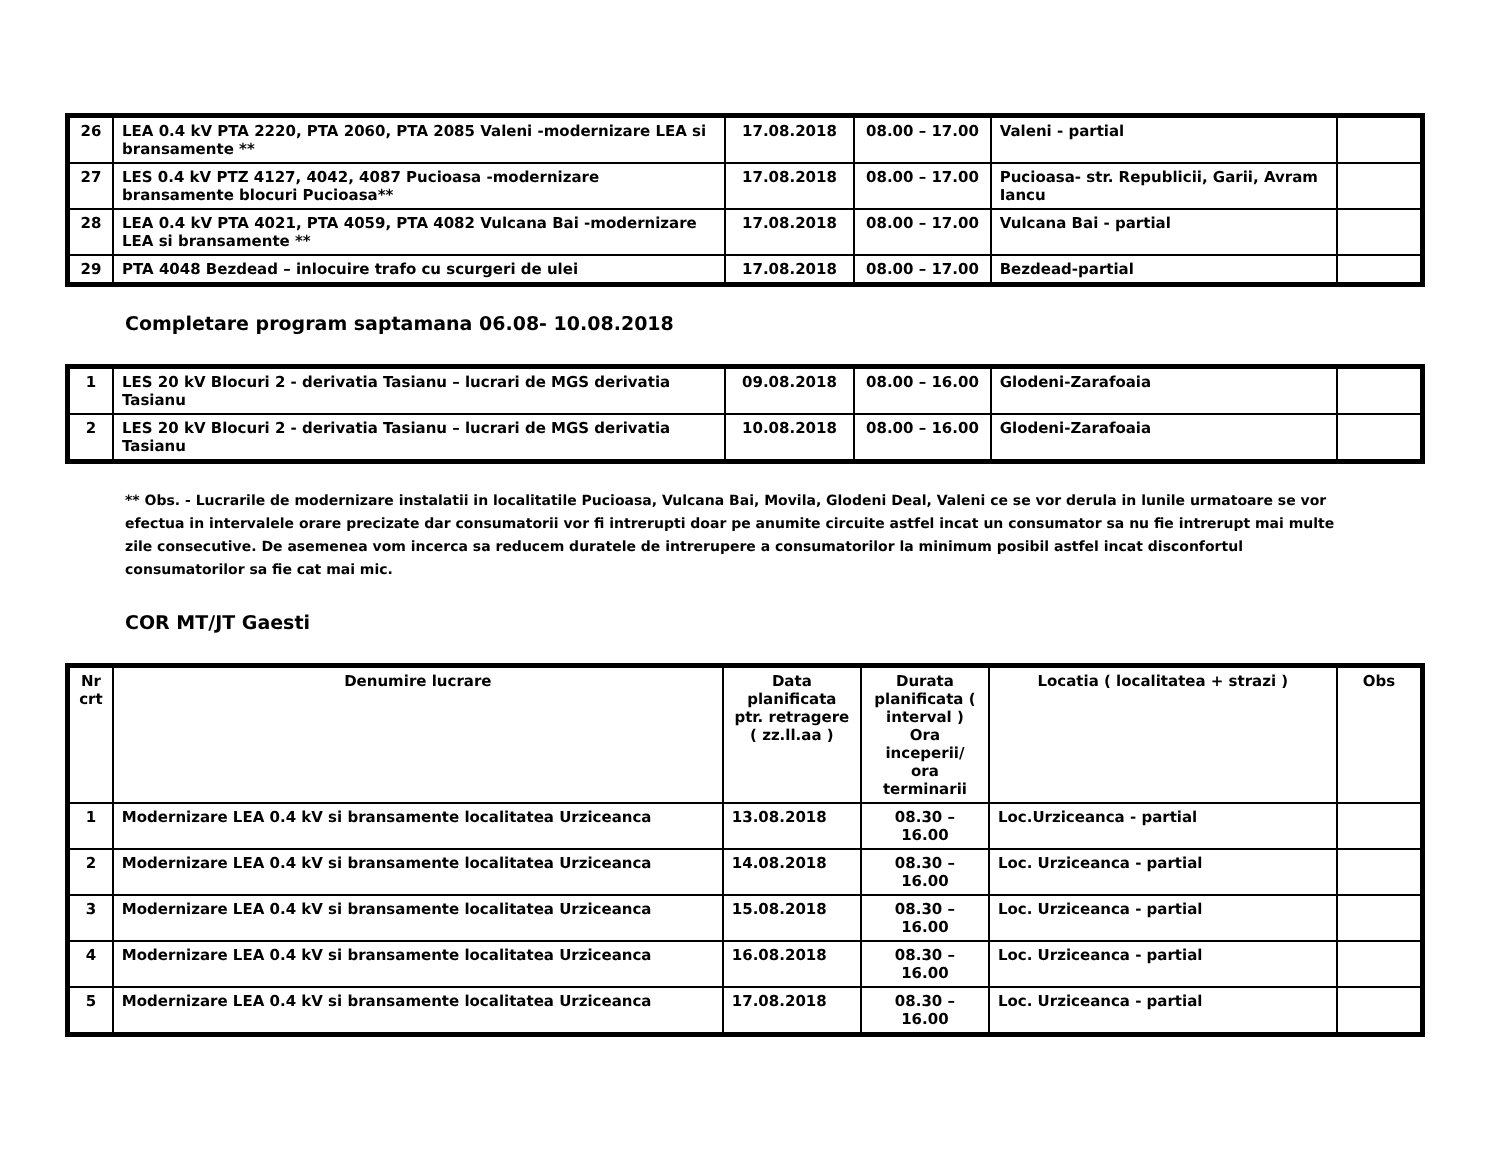| 26 | LEA 0.4 kV PTA 2220, PTA 2060, PTA 2085 Valeni -modernizare LEA si bransamente ** | 17.08.2018 | 08.00 – 17.00 | Valeni - partial | |
| 27 | LES 0.4 kV PTZ 4127, 4042, 4087 Pucioasa -modernizare bransamente blocuri Pucioasa** | 17.08.2018 | 08.00 – 17.00 | Pucioasa- str. Republicii, Garii, Avram Iancu | |
| 28 | LEA 0.4 kV PTA 4021, PTA 4059, PTA 4082 Vulcana Bai -modernizare LEA si bransamente ** | 17.08.2018 | 08.00 – 17.00 | Vulcana Bai - partial | |
| 29 | PTA 4048 Bezdead – inlocuire trafo cu scurgeri de ulei | 17.08.2018 | 08.00 – 17.00 | Bezdead-partial | |
Completare program saptamana 06.08- 10.08.2018
| 1 | LES 20 kV Blocuri 2 - derivatia Tasianu – lucrari de MGS derivatia Tasianu | 09.08.2018 | 08.00 – 16.00 | Glodeni-Zarafoaia | |
| 2 | LES 20 kV Blocuri 2 - derivatia Tasianu – lucrari de MGS derivatia Tasianu | 10.08.2018 | 08.00 – 16.00 | Glodeni-Zarafoaia | |
** Obs. - Lucrarile de modernizare instalatii in localitatile Pucioasa, Vulcana Bai, Movila, Glodeni Deal, Valeni ce se vor derula in lunile urmatoare se vor efectua in intervalele orare precizate dar consumatorii vor fi intrerupti doar pe anumite circuite astfel incat un consumator sa nu fie intrerupt mai multe zile consecutive. De asemenea vom incerca sa reducem duratele de intrerupere a consumatorilor la minimum posibil astfel incat disconfortul consumatorilor sa fie cat mai mic.
COR MT/JT Gaesti
| Nr crt | Denumire lucrare | Data planificata ptr. retragere ( zz.ll.aa ) | Durata planificata ( interval ) Ora inceperii/ ora terminarii | Locatia ( localitatea + strazi ) | Obs |
| --- | --- | --- | --- | --- | --- |
| 1 | Modernizare LEA 0.4 kV si bransamente localitatea Urziceanca | 13.08.2018 | 08.30 – 16.00 | Loc.Urziceanca - partial | |
| 2 | Modernizare LEA 0.4 kV si bransamente localitatea Urziceanca | 14.08.2018 | 08.30 – 16.00 | Loc. Urziceanca - partial | |
| 3 | Modernizare LEA 0.4 kV si bransamente localitatea Urziceanca | 15.08.2018 | 08.30 – 16.00 | Loc. Urziceanca - partial | |
| 4 | Modernizare LEA 0.4 kV si bransamente localitatea Urziceanca | 16.08.2018 | 08.30 – 16.00 | Loc. Urziceanca - partial | |
| 5 | Modernizare LEA 0.4 kV si bransamente localitatea Urziceanca | 17.08.2018 | 08.30 – 16.00 | Loc. Urziceanca - partial | |